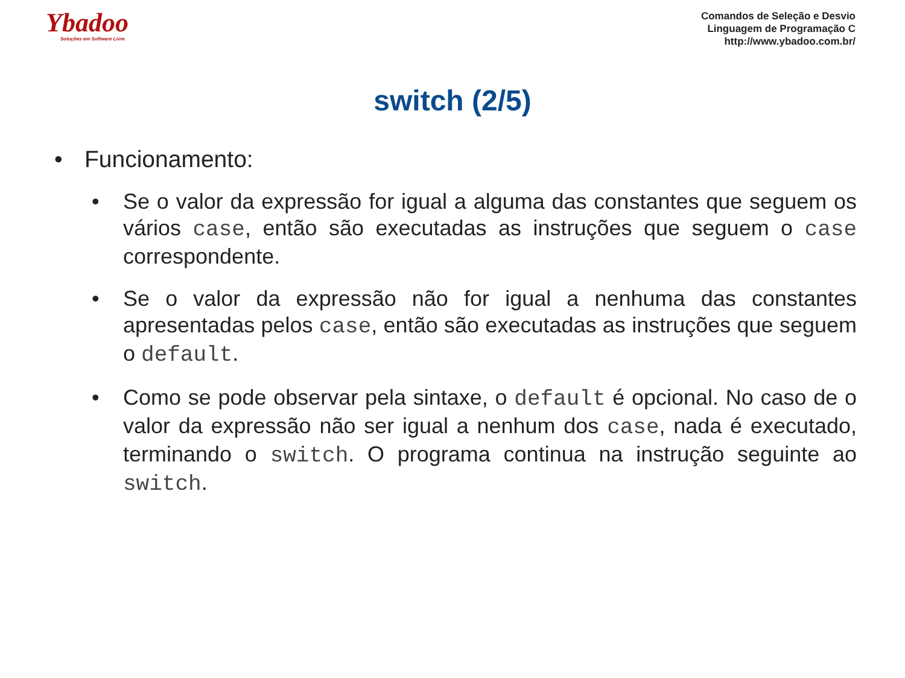Ybadoo
Soluções em Software Livre
Comandos de Seleção e Desvio
Linguagem de Programação C
http://www.ybadoo.com.br/
switch (2/5)
• Funcionamento:
• Se o valor da expressão for igual a alguma das constantes que seguem os vários case, então são executadas as instruções que seguem o case correspondente.
• Se o valor da expressão não for igual a nenhuma das constantes apresentadas pelos case, então são executadas as instruções que seguem o default.
• Como se pode observar pela sintaxe, o default é opcional. No caso de o valor da expressão não ser igual a nenhum dos case, nada é executado, terminando o switch. O programa continua na instrução seguinte ao switch.